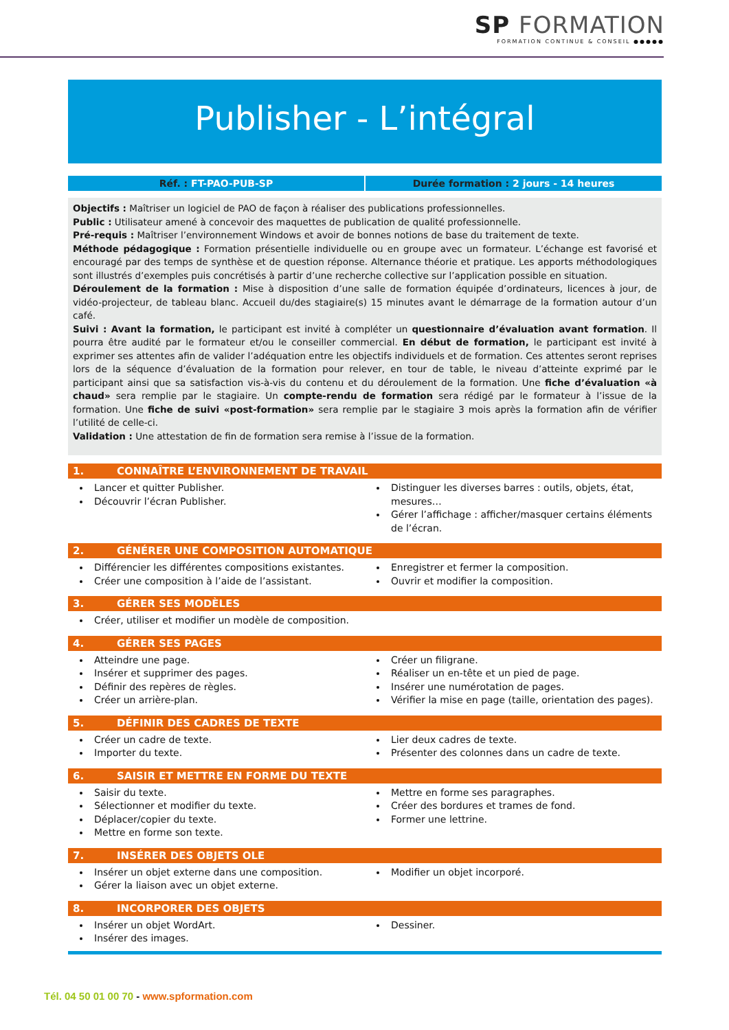SP FORMATION
FORMATION CONTINUE & CONSEIL ●●●●●
Publisher - L’intégral
Réf. : FT-PAO-PUB-SP Durée formation : 2 jours - 14 heures
Objectifs : Maîtriser un logiciel de PAO de façon à réaliser des publications professionnelles.
Public : Utilisateur amené à concevoir des maquettes de publication de qualité professionnelle.
Pré-requis : Maîtriser l’environnement Windows et avoir de bonnes notions de base du traitement de texte.
Méthode pédagogique : Formation présentielle individuelle ou en groupe avec un formateur. L’échange est favorisé et encouragé par des temps de synthèse et de question réponse. Alternance théorie et pratique. Les apports méthodologiques sont illustrés d’exemples puis concrétisés à partir d’une recherche collective sur l’application possible en situation.
Déroulement de la formation : Mise à disposition d’une salle de formation équipée d’ordinateurs, licences à jour, de vidéo-projecteur, de tableau blanc. Accueil du/des stagiaire(s) 15 minutes avant le démarrage de la formation autour d’un café.
Suivi : Avant la formation, le participant est invité à compléter un questionnaire d’évaluation avant formation. Il pourra être audité par le formateur et/ou le conseiller commercial. En début de formation, le participant est invité à exprimer ses attentes afin de valider l’adéquation entre les objectifs individuels et de formation. Ces attentes seront reprises lors de la séquence d’évaluation de la formation pour relever, en tour de table, le niveau d’atteinte exprimé par le participant ainsi que sa satisfaction vis-à-vis du contenu et du déroulement de la formation. Une fiche d’évaluation «à chaud» sera remplie par le stagiaire. Un compte-rendu de formation sera rédigé par le formateur à l’issue de la formation. Une fiche de suivi «post-formation» sera remplie par le stagiaire 3 mois après la formation afin de vérifier l’utilité de celle-ci.
Validation : Une attestation de fin de formation sera remise à l’issue de la formation.
1. CONNAÎTRE L’ENVIRONNEMENT DE TRAVAIL
Lancer et quitter Publisher.
Découvrir l’écran Publisher.
Distinguer les diverses barres : outils, objets, état, mesures…
Gérer l’affichage : afficher/masquer certains éléments de l’écran.
2. GÉNÉRER UNE COMPOSITION AUTOMATIQUE
Différencier les différentes compositions existantes.
Créer une composition à l’aide de l’assistant.
Enregistrer et fermer la composition.
Ouvrir et modifier la composition.
3. GÉRER SES MODÈLES
Créer, utiliser et modifier un modèle de composition.
4. GÉRER SES PAGES
Atteindre une page.
Insérer et supprimer des pages.
Définir des repères de règles.
Créer un arrière-plan.
Créer un filigrane.
Réaliser un en-tête et un pied de page.
Insérer une numérotation de pages.
Vérifier la mise en page (taille, orientation des pages).
5. DÉFINIR DES CADRES DE TEXTE
Créer un cadre de texte.
Importer du texte.
Lier deux cadres de texte.
Présenter des colonnes dans un cadre de texte.
6. SAISIR ET METTRE EN FORME DU TEXTE
Saisir du texte.
Sélectionner et modifier du texte.
Déplacer/copier du texte.
Mettre en forme son texte.
Mettre en forme ses paragraphes.
Créer des bordures et trames de fond.
Former une lettrine.
7. INSÉRER DES OBJETS OLE
Insérer un objet externe dans une composition.
Gérer la liaison avec un objet externe.
Modifier un objet incorporé.
8. INCORPORER DES OBJETS
Insérer un objet WordArt.
Insérer des images.
Dessiner.
Tél. 04 50 01 00 70 - www.spformation.com